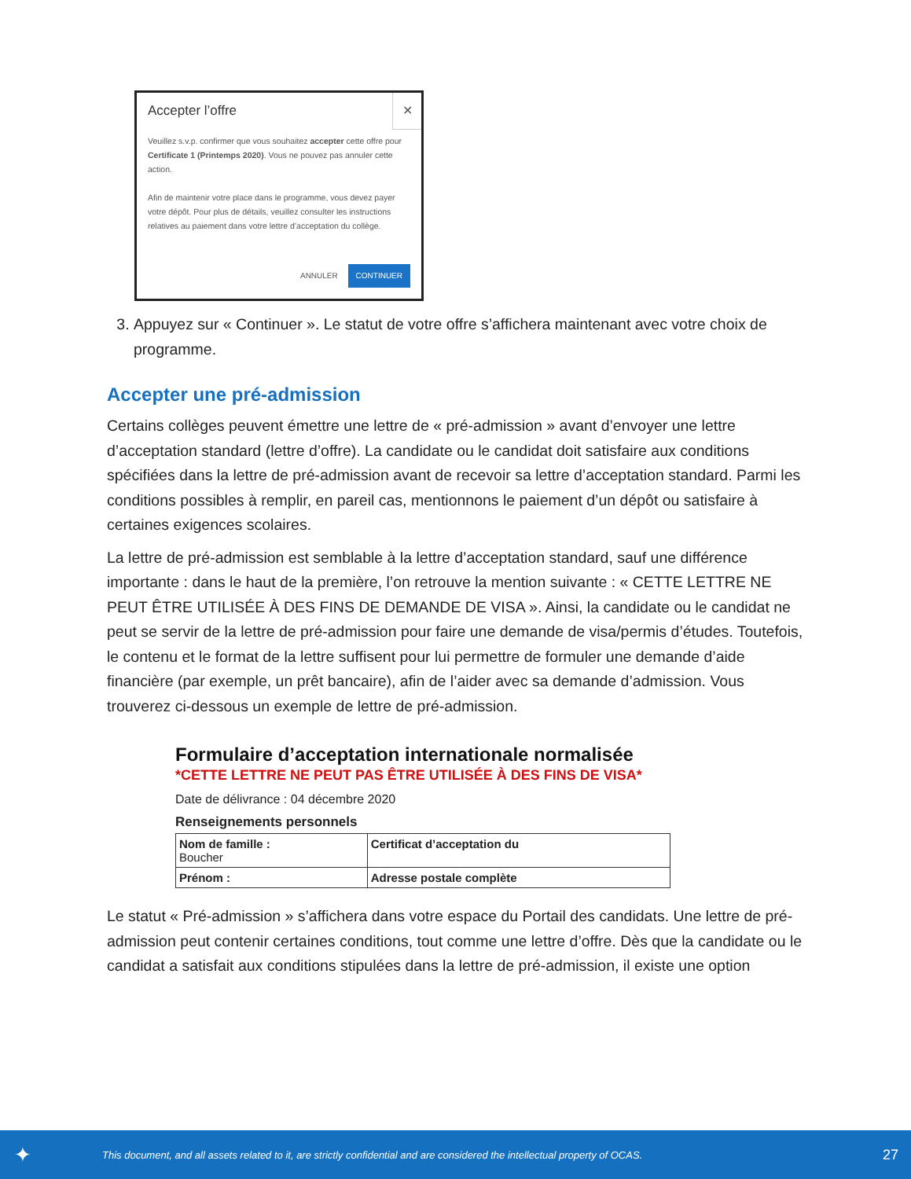✕
Accepter l’offre
Veuillez s.v.p. confirmer que vous souhaitez accepter cette offre pour Certificate 1 (Printemps 2020). Vous ne pouvez pas annuler cette action.
Afin de maintenir votre place dans le programme, vous devez payer votre dépôt. Pour plus de détails, veuillez consulter les instructions relatives au paiement dans votre lettre d’acceptation du collège.
ANNULER CONTINUER
3. Appuyez sur « Continuer ». Le statut de votre offre s’affichera maintenant avec votre choix de programme.
Accepter une pré-admission
Certains collèges peuvent émettre une lettre de « pré-admission » avant d’envoyer une lettre d’acceptation standard (lettre d’offre). La candidate ou le candidat doit satisfaire aux conditions spécifiées dans la lettre de pré-admission avant de recevoir sa lettre d’acceptation standard. Parmi les conditions possibles à remplir, en pareil cas, mentionnons le paiement d’un dépôt ou satisfaire à certaines exigences scolaires.
La lettre de pré-admission est semblable à la lettre d’acceptation standard, sauf une différence importante : dans le haut de la première, l’on retrouve la mention suivante : « CETTE LETTRE NE PEUT ÊTRE UTILISÉE À DES FINS DE DEMANDE DE VISA ». Ainsi, la candidate ou le candidat ne peut se servir de la lettre de pré-admission pour faire une demande de visa/permis d’études. Toutefois, le contenu et le format de la lettre suffisent pour lui permettre de formuler une demande d’aide financière (par exemple, un prêt bancaire), afin de l’aider avec sa demande d’admission. Vous trouverez ci-dessous un exemple de lettre de pré-admission.
Formulaire d’acceptation internationale normalisée
*CETTE LETTRE NE PEUT PAS ÊTRE UTILISÉE À DES FINS DE VISA*
Date de délivrance : 04 décembre 2020
Renseignements personnels
| Nom de famille : Boucher | Certificat d’acceptation du |
| Prénom : | Adresse postale complète |
Le statut « Pré-admission » s’affichera dans votre espace du Portail des candidats. Une lettre de pré-admission peut contenir certaines conditions, tout comme une lettre d’offre. Dès que la candidate ou le candidat a satisfait aux conditions stipulées dans la lettre de pré-admission, il existe une option
✦ This document, and all assets related to it, are strictly confidential and are considered the intellectual property of OCAS. 27